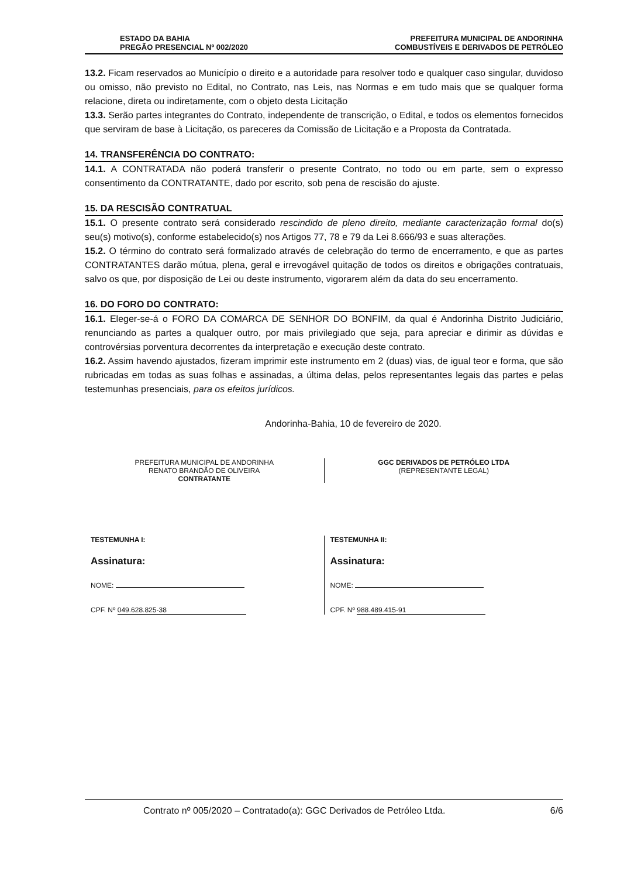ESTADO DA BAHIA PREFEITURA MUNICIPAL DE ANDORINHA
PREGÃO PRESENCIAL Nº 002/2020 COMBUSTÍVEIS E DERIVADOS DE PETRÓLEO
13.2. Ficam reservados ao Município o direito e a autoridade para resolver todo e qualquer caso singular, duvidoso ou omisso, não previsto no Edital, no Contrato, nas Leis, nas Normas e em tudo mais que se qualquer forma relacione, direta ou indiretamente, com o objeto desta Licitação
13.3. Serão partes integrantes do Contrato, independente de transcrição, o Edital, e todos os elementos fornecidos que serviram de base à Licitação, os pareceres da Comissão de Licitação e a Proposta da Contratada.
14. TRANSFERÊNCIA DO CONTRATO:
14.1. A CONTRATADA não poderá transferir o presente Contrato, no todo ou em parte, sem o expresso consentimento da CONTRATANTE, dado por escrito, sob pena de rescisão do ajuste.
15. DA RESCISÃO CONTRATUAL
15.1. O presente contrato será considerado rescindido de pleno direito, mediante caracterização formal do(s) seu(s) motivo(s), conforme estabelecido(s) nos Artigos 77, 78 e 79 da Lei 8.666/93 e suas alterações.
15.2. O término do contrato será formalizado através de celebração do termo de encerramento, e que as partes CONTRATANTES darão mútua, plena, geral e irrevogável quitação de todos os direitos e obrigações contratuais, salvo os que, por disposição de Lei ou deste instrumento, vigorarem além da data do seu encerramento.
16. DO FORO DO CONTRATO:
16.1. Eleger-se-á o FORO DA COMARCA DE SENHOR DO BONFIM, da qual é Andorinha Distrito Judiciário, renunciando as partes a qualquer outro, por mais privilegiado que seja, para apreciar e dirimir as dúvidas e controvérsias porventura decorrentes da interpretação e execução deste contrato.
16.2. Assim havendo ajustados, fizeram imprimir este instrumento em 2 (duas) vias, de igual teor e forma, que são rubricadas em todas as suas folhas e assinadas, a última delas, pelos representantes legais das partes e pelas testemunhas presenciais, para os efeitos jurídicos.
Andorinha-Bahia, 10 de fevereiro de 2020.
PREFEITURA MUNICIPAL DE ANDORINHA
RENATO BRANDÃO DE OLIVEIRA
CONTRATANTE
GGC DERIVADOS DE PETRÓLEO LTDA
(REPRESENTANTE LEGAL)
TESTEMUNHA I:
Assinatura:
NOME:
CPF. Nº 049.628.825-38
TESTEMUNHA II:
Assinatura:
NOME:
CPF. Nº 988.489.415-91
Contrato nº 005/2020 – Contratado(a): GGC Derivados de Petróleo Ltda. 6/6